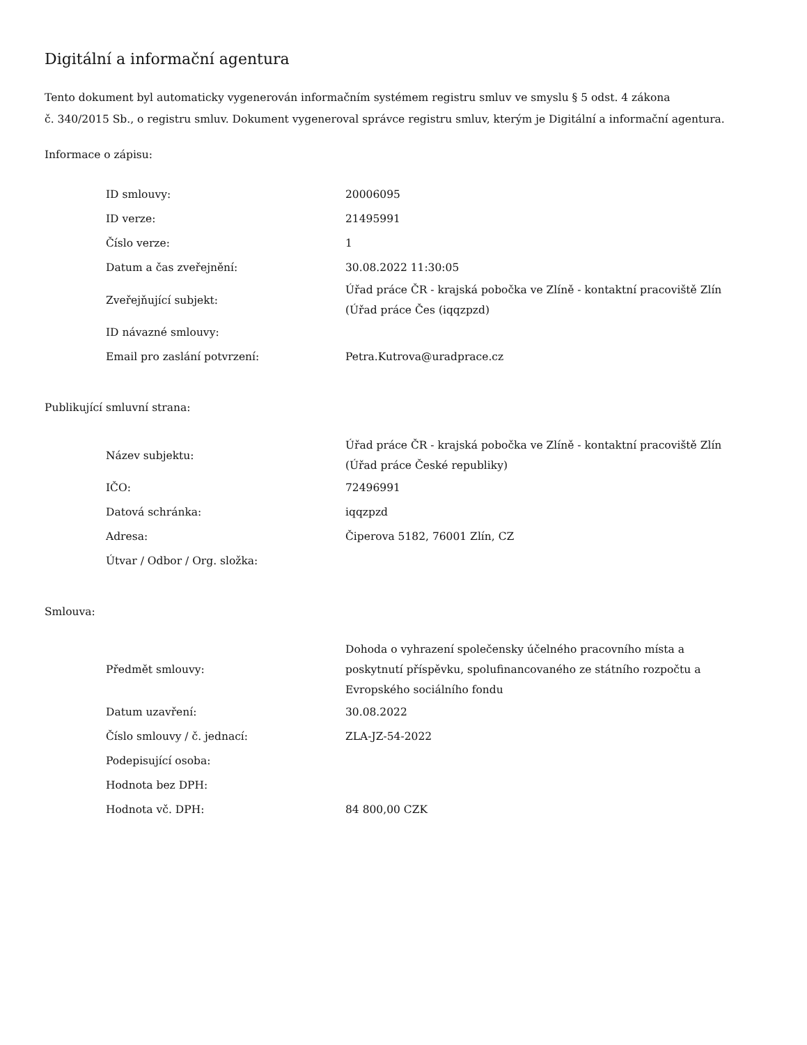Digitální a informační agentura
Tento dokument byl automaticky vygenerován informačním systémem registru smluv ve smyslu § 5 odst. 4 zákona
č. 340/2015 Sb., o registru smluv. Dokument vygeneroval správce registru smluv, kterým je Digitální a informační agentura.
Informace o zápisu:
| ID smlouvy: | 20006095 |
| ID verze: | 21495991 |
| Číslo verze: | 1 |
| Datum a čas zveřejnění: | 30.08.2022 11:30:05 |
| Zveřejňující subjekt: | Úřad práce ČR - krajská pobočka ve Zlíně - kontaktní pracoviště Zlín (Úřad práce Čes (iqqzpzd) |
| ID návazné smlouvy: | |
| Email pro zaslání potvrzení: | Petra.Kutrova@uradprace.cz |
Publikující smluvní strana:
| Název subjektu: | Úřad práce ČR - krajská pobočka ve Zlíně - kontaktní pracoviště Zlín (Úřad práce České republiky) |
| IČO: | 72496991 |
| Datová schránka: | iqqzpzd |
| Adresa: | Čiperova 5182, 76001 Zlín, CZ |
| Útvar / Odbor / Org. složka: | |
Smlouva:
| Předmět smlouvy: | Dohoda o vyhrazení společensky účelného pracovního místa a poskytnutí příspěvku, spolufinancovaného ze státního rozpočtu a Evropského sociálního fondu |
| Datum uzavření: | 30.08.2022 |
| Číslo smlouvy / č. jednací: | ZLA-JZ-54-2022 |
| Podepisující osoba: | |
| Hodnota bez DPH: | |
| Hodnota vč. DPH: | 84 800,00 CZK |